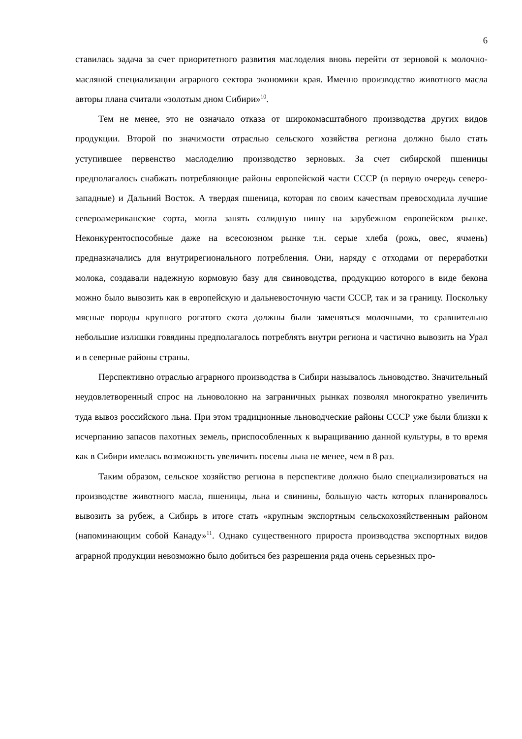6
ставилась задача за счет приоритетного развития маслоделия вновь перейти от зерновой к молочно-масляной специализации аграрного сектора экономики края. Именно производство животного масла авторы плана считали «золотым дном Сибири»<sup>10</sup>.
Тем не менее, это не означало отказа от широкомасштабного производства других видов продукции. Второй по значимости отраслью сельского хозяйства региона должно было стать уступившее первенство маслоделию производство зерновых. За счет сибирской пшеницы предполагалось снабжать потребляющие районы европейской части СССР (в первую очередь северо-западные) и Дальний Восток. А твердая пшеница, которая по своим качествам превосходила лучшие североамериканские сорта, могла занять солидную нишу на зарубежном европейском рынке. Неконкурентоспособные даже на всесоюзном рынке т.н. серые хлеба (рожь, овес, ячмень) предназначались для внутрирегионального потребления. Они, наряду с отходами от переработки молока, создавали надежную кормовую базу для свиноводства, продукцию которого в виде бекона можно было вывозить как в европейскую и дальневосточную части СССР, так и за границу. Поскольку мясные породы крупного рогатого скота должны были заменяться молочными, то сравнительно небольшие излишки говядины предполагалось потреблять внутри региона и частично вывозить на Урал и в северные районы страны.
Перспективно отраслью аграрного производства в Сибири называлось льноводство. Значительный неудовлетворенный спрос на льноволокно на заграничных рынках позволял многократно увеличить туда вывоз российского льна. При этом традиционные льноводческие районы СССР уже были близки к исчерпанию запасов пахотных земель, приспособленных к выращиванию данной культуры, в то время как в Сибири имелась возможность увеличить посевы льна не менее, чем в 8 раз.
Таким образом, сельское хозяйство региона в перспективе должно было специализироваться на производстве животного масла, пшеницы, льна и свинины, большую часть которых планировалось вывозить за рубеж, а Сибирь в итоге стать «крупным экспортным сельскохозяйственным районом (напоминающим собой Канаду»<sup>11</sup>. Однако существенного прироста производства экспортных видов аграрной продукции невозможно было добиться без разрешения ряда очень серьезных про-